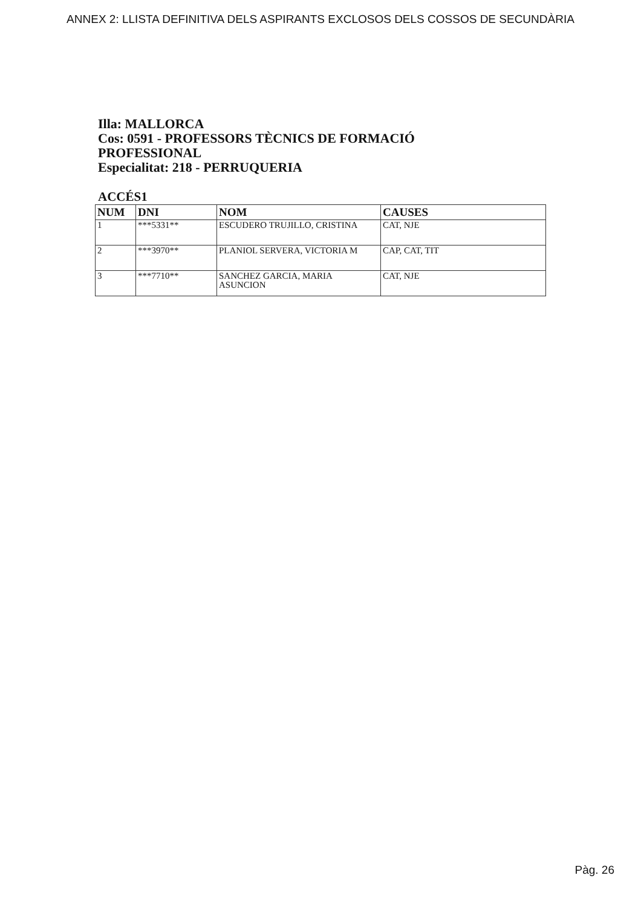ANNEX 2: LLISTA DEFINITIVA DELS ASPIRANTS EXCLOSOS DELS COSSOS DE SECUNDÀRIA
Illa: MALLORCA
Cos: 0591 - PROFESSORS TÈCNICS DE FORMACIÓ
PROFESSIONAL
Especialitat: 218 - PERRUQUERIA
ACCÉS1
| NUM | DNI | NOM | CAUSES |
| --- | --- | --- | --- |
| 1 | ***5331** | ESCUDERO TRUJILLO, CRISTINA | CAT, NJE |
| 2 | ***3970** | PLANIOL SERVERA, VICTORIA M | CAP, CAT, TIT |
| 3 | ***7710** | SANCHEZ GARCIA, MARIA ASUNCION | CAT, NJE |
Pàg. 26